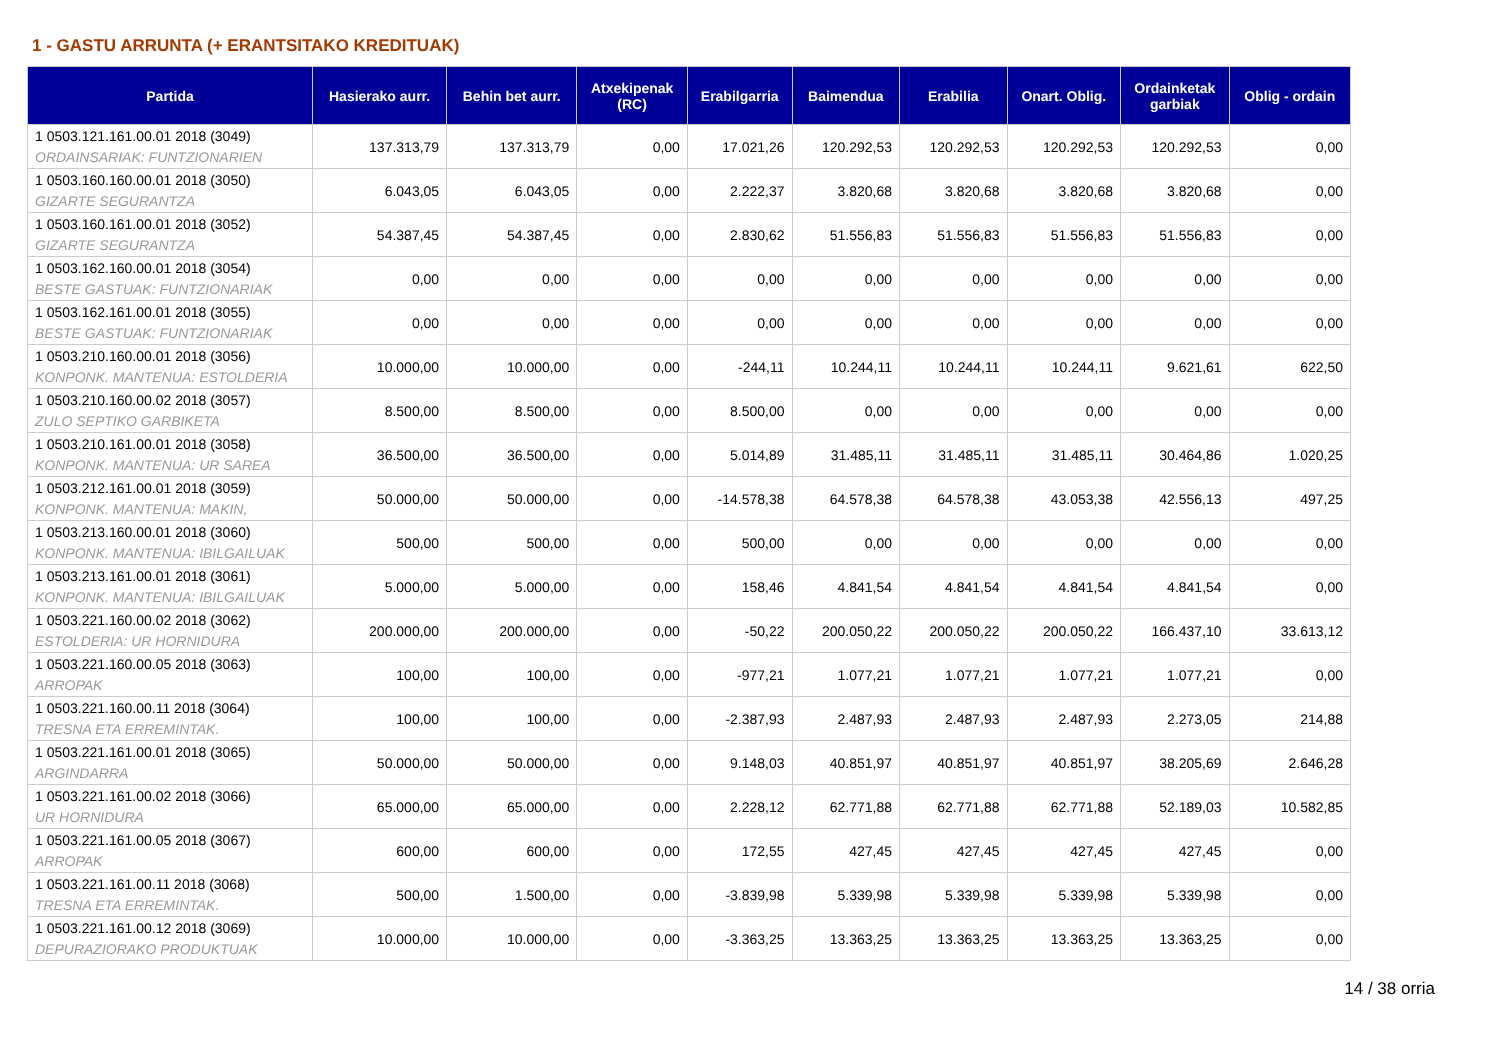1 - GASTU ARRUNTA (+ ERANTSITAKO KREDITUAK)
| Partida | Hasierako aurr. | Behin bet aurr. | Atxekipenak (RC) | Erabilgarria | Baimendua | Erabilia | Onart. Oblig. | Ordainketak garbiak | Oblig - ordain |
| --- | --- | --- | --- | --- | --- | --- | --- | --- | --- |
| 1 0503.121.161.00.01 2018 (3049) ORDAINSARIAK: FUNTZIONARIEN | 137.313,79 | 137.313,79 | 0,00 | 17.021,26 | 120.292,53 | 120.292,53 | 120.292,53 | 120.292,53 | 0,00 |
| 1 0503.160.160.00.01 2018 (3050) GIZARTE SEGURANTZA | 6.043,05 | 6.043,05 | 0,00 | 2.222,37 | 3.820,68 | 3.820,68 | 3.820,68 | 3.820,68 | 0,00 |
| 1 0503.160.161.00.01 2018 (3052) GIZARTE SEGURANTZA | 54.387,45 | 54.387,45 | 0,00 | 2.830,62 | 51.556,83 | 51.556,83 | 51.556,83 | 51.556,83 | 0,00 |
| 1 0503.162.160.00.01 2018 (3054) BESTE GASTUAK: FUNTZIONARIAK | 0,00 | 0,00 | 0,00 | 0,00 | 0,00 | 0,00 | 0,00 | 0,00 | 0,00 |
| 1 0503.162.161.00.01 2018 (3055) BESTE GASTUAK: FUNTZIONARIAK | 0,00 | 0,00 | 0,00 | 0,00 | 0,00 | 0,00 | 0,00 | 0,00 | 0,00 |
| 1 0503.210.160.00.01 2018 (3056) KONPONK. MANTENUA: ESTOLDERIA | 10.000,00 | 10.000,00 | 0,00 | -244,11 | 10.244,11 | 10.244,11 | 10.244,11 | 9.621,61 | 622,50 |
| 1 0503.210.160.00.02 2018 (3057) ZULO SEPTIKO GARBIKETA | 8.500,00 | 8.500,00 | 0,00 | 8.500,00 | 0,00 | 0,00 | 0,00 | 0,00 | 0,00 |
| 1 0503.210.161.00.01 2018 (3058) KONPONK. MANTENUA: UR SAREA | 36.500,00 | 36.500,00 | 0,00 | 5.014,89 | 31.485,11 | 31.485,11 | 31.485,11 | 30.464,86 | 1.020,25 |
| 1 0503.212.161.00.01 2018 (3059) KONPONK. MANTENUA: MAKIN, | 50.000,00 | 50.000,00 | 0,00 | -14.578,38 | 64.578,38 | 64.578,38 | 43.053,38 | 42.556,13 | 497,25 |
| 1 0503.213.160.00.01 2018 (3060) KONPONK. MANTENUA: IBILGAILUAK | 500,00 | 500,00 | 0,00 | 500,00 | 0,00 | 0,00 | 0,00 | 0,00 | 0,00 |
| 1 0503.213.161.00.01 2018 (3061) KONPONK. MANTENUA: IBILGAILUAK | 5.000,00 | 5.000,00 | 0,00 | 158,46 | 4.841,54 | 4.841,54 | 4.841,54 | 4.841,54 | 0,00 |
| 1 0503.221.160.00.02 2018 (3062) ESTOLDERIA: UR HORNIDURA | 200.000,00 | 200.000,00 | 0,00 | -50,22 | 200.050,22 | 200.050,22 | 200.050,22 | 166.437,10 | 33.613,12 |
| 1 0503.221.160.00.05 2018 (3063) ARROPAK | 100,00 | 100,00 | 0,00 | -977,21 | 1.077,21 | 1.077,21 | 1.077,21 | 1.077,21 | 0,00 |
| 1 0503.221.160.00.11 2018 (3064) TRESNA ETA ERREMINTAK. | 100,00 | 100,00 | 0,00 | -2.387,93 | 2.487,93 | 2.487,93 | 2.487,93 | 2.273,05 | 214,88 |
| 1 0503.221.161.00.01 2018 (3065) ARGINDARRA | 50.000,00 | 50.000,00 | 0,00 | 9.148,03 | 40.851,97 | 40.851,97 | 40.851,97 | 38.205,69 | 2.646,28 |
| 1 0503.221.161.00.02 2018 (3066) UR HORNIDURA | 65.000,00 | 65.000,00 | 0,00 | 2.228,12 | 62.771,88 | 62.771,88 | 62.771,88 | 52.189,03 | 10.582,85 |
| 1 0503.221.161.00.05 2018 (3067) ARROPAK | 600,00 | 600,00 | 0,00 | 172,55 | 427,45 | 427,45 | 427,45 | 427,45 | 0,00 |
| 1 0503.221.161.00.11 2018 (3068) TRESNA ETA ERREMINTAK. | 500,00 | 1.500,00 | 0,00 | -3.839,98 | 5.339,98 | 5.339,98 | 5.339,98 | 5.339,98 | 0,00 |
| 1 0503.221.161.00.12 2018 (3069) DEPURAZIORAKO PRODUKTUAK | 10.000,00 | 10.000,00 | 0,00 | -3.363,25 | 13.363,25 | 13.363,25 | 13.363,25 | 13.363,25 | 0,00 |
14 / 38 orria